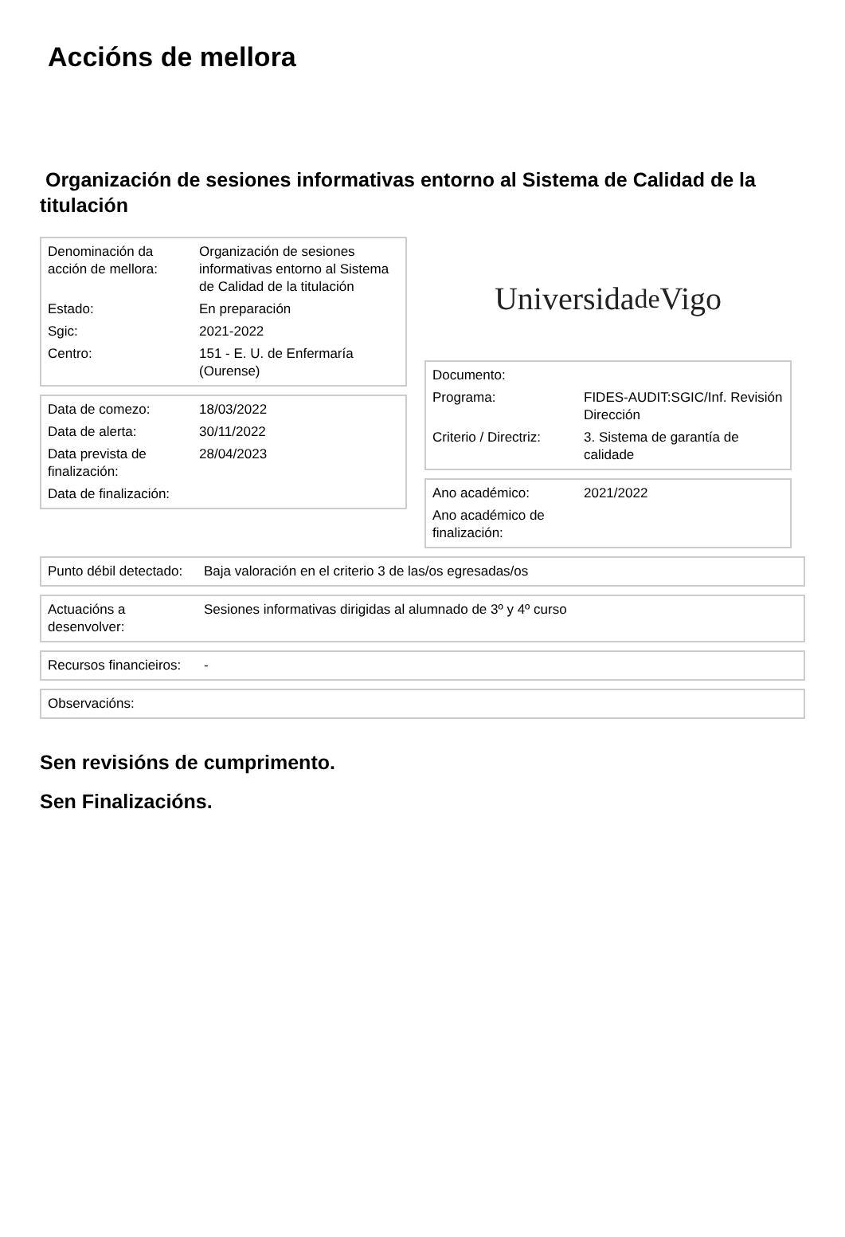Accións de mellora
Organización de sesiones informativas entorno al Sistema de Calidad de la titulación
| Denominación da acción de mellora: | Organización de sesiones informativas entorno al Sistema de Calidad de la titulación |
| Estado: | En preparación |
| Sgic: | 2021-2022 |
| Centro: | 151 - E. U. de Enfermaría (Ourense) |
| Data de comezo: | 18/03/2022 |
| Data de alerta: | 30/11/2022 |
| Data prevista de finalización: | 28/04/2023 |
| Data de finalización: | |
Universida<sub>de</sub>Vigo
| Documento: | |
| Programa: | FIDES-AUDIT:SGIC/Inf. Revisión Dirección |
| Criterio / Directriz: | 3. Sistema de garantía de calidade |
| Ano académico: | 2021/2022 |
| Ano académico de finalización: | |
| Punto débil detectado: | Baja valoración en el criterio 3 de las/os egresadas/os |
| Actuacións a desenvolver: | Sesiones informativas dirigidas al alumnado de 3º y 4º curso |
| Recursos financieiros: | - |
| Observacións: | |
Sen revisións de cumprimento.
Sen Finalizacións.